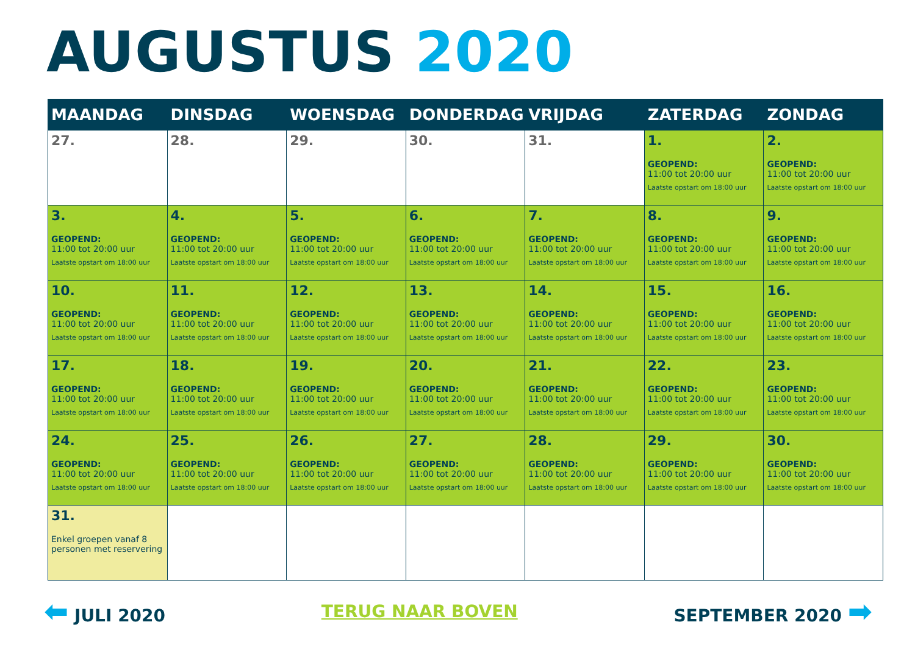AUGUSTUS 2020
| MAANDAG | DINSDAG | WOENSDAG | DONDERDAG | VRIJDAG | ZATERDAG | ZONDAG |
| --- | --- | --- | --- | --- | --- | --- |
| 27. | 28. | 29. | 30. | 31. | 1. GEOPEND: 11:00 tot 20:00 uur Laatste opstart om 18:00 uur | 2. GEOPEND: 11:00 tot 20:00 uur Laatste opstart om 18:00 uur |
| 3. GEOPEND: 11:00 tot 20:00 uur Laatste opstart om 18:00 uur | 4. GEOPEND: 11:00 tot 20:00 uur Laatste opstart om 18:00 uur | 5. GEOPEND: 11:00 tot 20:00 uur Laatste opstart om 18:00 uur | 6. GEOPEND: 11:00 tot 20:00 uur Laatste opstart om 18:00 uur | 7. GEOPEND: 11:00 tot 20:00 uur Laatste opstart om 18:00 uur | 8. GEOPEND: 11:00 tot 20:00 uur Laatste opstart om 18:00 uur | 9. GEOPEND: 11:00 tot 20:00 uur Laatste opstart om 18:00 uur |
| 10. GEOPEND: 11:00 tot 20:00 uur Laatste opstart om 18:00 uur | 11. GEOPEND: 11:00 tot 20:00 uur Laatste opstart om 18:00 uur | 12. GEOPEND: 11:00 tot 20:00 uur Laatste opstart om 18:00 uur | 13. GEOPEND: 11:00 tot 20:00 uur Laatste opstart om 18:00 uur | 14. GEOPEND: 11:00 tot 20:00 uur Laatste opstart om 18:00 uur | 15. GEOPEND: 11:00 tot 20:00 uur Laatste opstart om 18:00 uur | 16. GEOPEND: 11:00 tot 20:00 uur Laatste opstart om 18:00 uur |
| 17. GEOPEND: 11:00 tot 20:00 uur Laatste opstart om 18:00 uur | 18. GEOPEND: 11:00 tot 20:00 uur Laatste opstart om 18:00 uur | 19. GEOPEND: 11:00 tot 20:00 uur Laatste opstart om 18:00 uur | 20. GEOPEND: 11:00 tot 20:00 uur Laatste opstart om 18:00 uur | 21. GEOPEND: 11:00 tot 20:00 uur Laatste opstart om 18:00 uur | 22. GEOPEND: 11:00 tot 20:00 uur Laatste opstart om 18:00 uur | 23. GEOPEND: 11:00 tot 20:00 uur Laatste opstart om 18:00 uur |
| 24. GEOPEND: 11:00 tot 20:00 uur Laatste opstart om 18:00 uur | 25. GEOPEND: 11:00 tot 20:00 uur Laatste opstart om 18:00 uur | 26. GEOPEND: 11:00 tot 20:00 uur Laatste opstart om 18:00 uur | 27. GEOPEND: 11:00 tot 20:00 uur Laatste opstart om 18:00 uur | 28. GEOPEND: 11:00 tot 20:00 uur Laatste opstart om 18:00 uur | 29. GEOPEND: 11:00 tot 20:00 uur Laatste opstart om 18:00 uur | 30. GEOPEND: 11:00 tot 20:00 uur Laatste opstart om 18:00 uur |
| 31. Enkel groepen vanaf 8 personen met reservering | | | | | | |
⬅ JULI 2020 TERUG NAAR BOVEN SEPTEMBER 2020 ➡